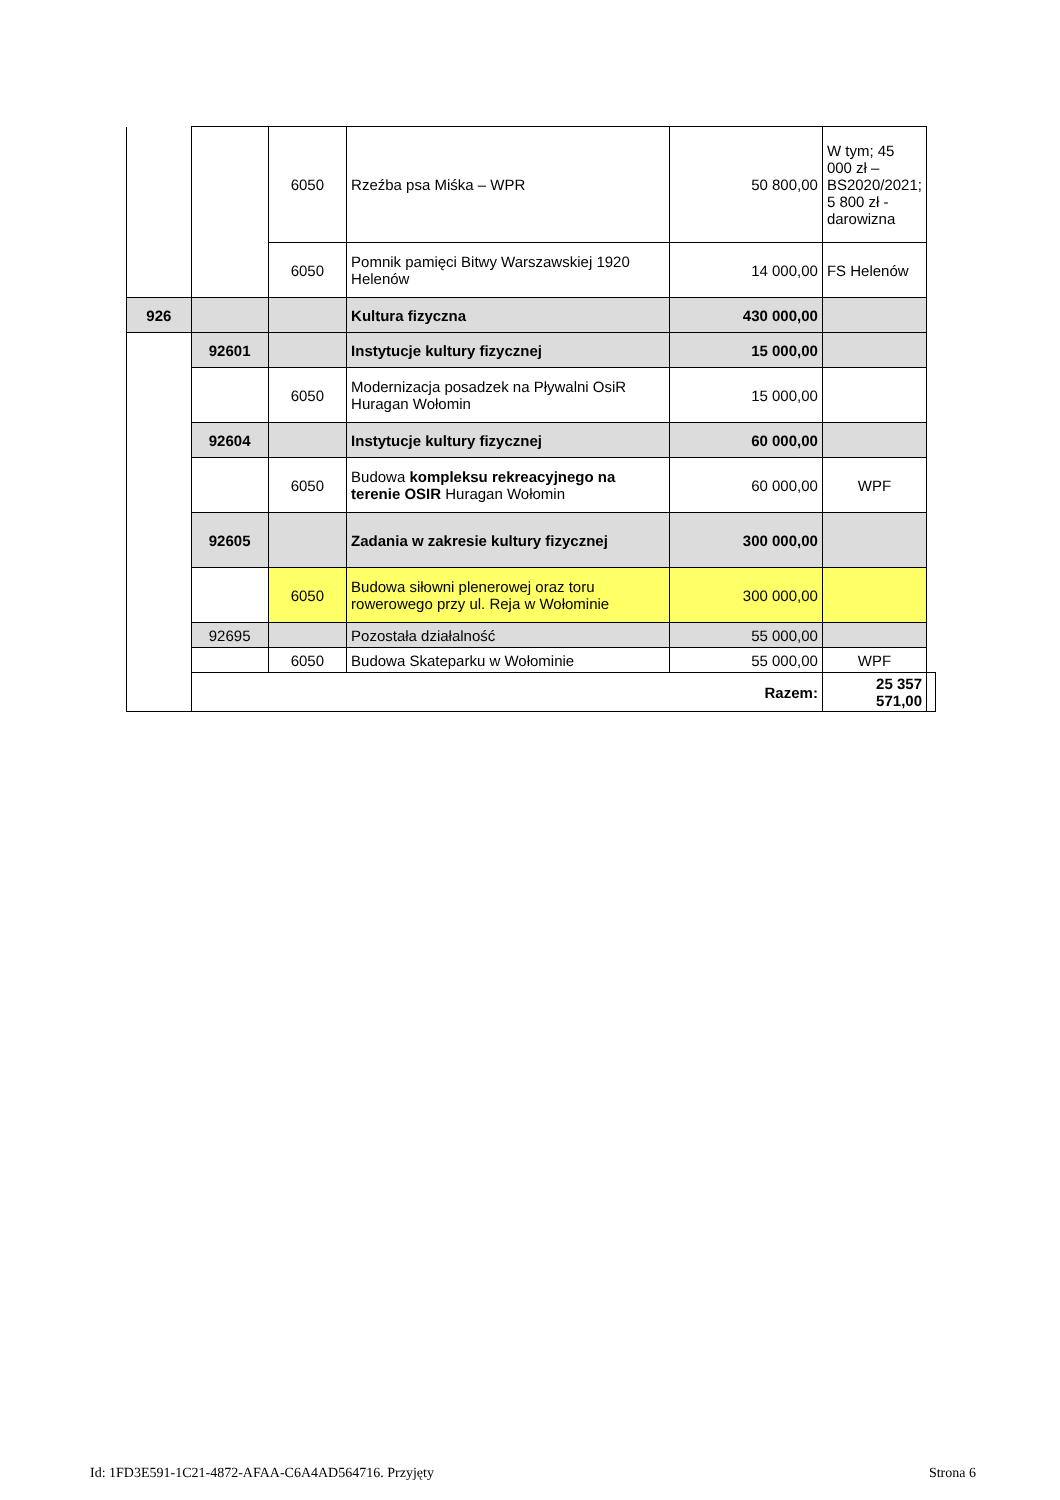| | | 6050 | Rzeźba psa Miśka – WPR | 50 800,00 | W tym; 45 000 zł – BS2020/2021; 5 800 zł - darowizna | |
| | | 6050 | Pomnik pamięci Bitwy Warszawskiej 1920 Helenów | 14 000,00 | FS Helenów | |
| 926 | | | Kultura fizyczna | 430 000,00 | | |
| | 92601 | | Instytucje kultury fizycznej | 15 000,00 | | |
| | | 6050 | Modernizacja posadzek na Pływalni OsiR Huragan Wołomin | 15 000,00 | | |
| | 92604 | | Instytucje kultury fizycznej | 60 000,00 | | |
| | | 6050 | Budowa kompleksu rekreacyjnego na terenie OSIR Huragan Wołomin | 60 000,00 | WPF | |
| | 92605 | | Zadania w zakresie kultury fizycznej | 300 000,00 | | |
| | | 6050 | Budowa siłowni plenerowej oraz toru rowerowego przy ul. Reja w Wołominie | 300 000,00 | | |
| | 92695 | | Pozostała działalność | 55 000,00 | | |
| | | 6050 | Budowa Skateparku w Wołominie | 55 000,00 | WPF | |
| | Razem: | | | | 25 357 571,00 | |
Id: 1FD3E591-1C21-4872-AFAA-C6A4AD564716. Przyjęty Strona 6